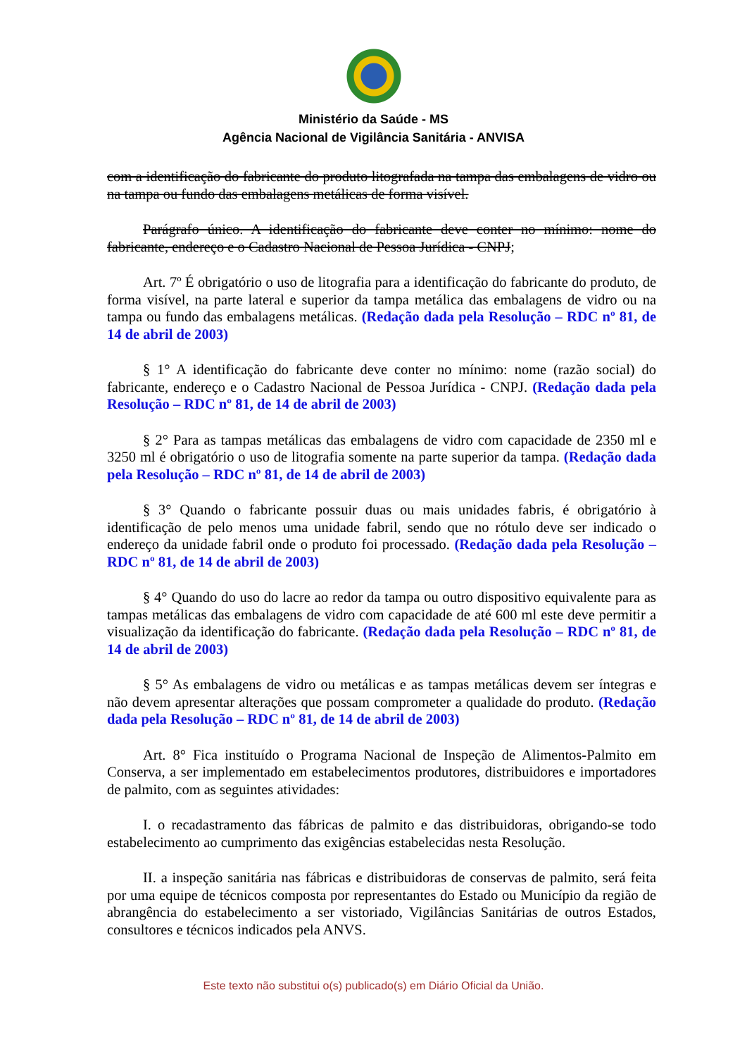Ministério da Saúde - MS
Agência Nacional de Vigilância Sanitária - ANVISA
com a identificação do fabricante do produto litografada na tampa das embalagens de vidro ou na tampa ou fundo das embalagens metálicas de forma visível.
Parágrafo único. A identificação do fabricante deve conter no mínimo: nome do fabricante, endereço e o Cadastro Nacional de Pessoa Jurídica - CNPJ;
Art. 7º É obrigatório o uso de litografia para a identificação do fabricante do produto, de forma visível, na parte lateral e superior da tampa metálica das embalagens de vidro ou na tampa ou fundo das embalagens metálicas. (Redação dada pela Resolução – RDC nº 81, de 14 de abril de 2003)
§ 1° A identificação do fabricante deve conter no mínimo: nome (razão social) do fabricante, endereço e o Cadastro Nacional de Pessoa Jurídica - CNPJ. (Redação dada pela Resolução – RDC nº 81, de 14 de abril de 2003)
§ 2° Para as tampas metálicas das embalagens de vidro com capacidade de 2350 ml e 3250 ml é obrigatório o uso de litografia somente na parte superior da tampa. (Redação dada pela Resolução – RDC nº 81, de 14 de abril de 2003)
§ 3° Quando o fabricante possuir duas ou mais unidades fabris, é obrigatório à identificação de pelo menos uma unidade fabril, sendo que no rótulo deve ser indicado o endereço da unidade fabril onde o produto foi processado. (Redação dada pela Resolução – RDC nº 81, de 14 de abril de 2003)
§ 4° Quando do uso do lacre ao redor da tampa ou outro dispositivo equivalente para as tampas metálicas das embalagens de vidro com capacidade de até 600 ml este deve permitir a visualização da identificação do fabricante. (Redação dada pela Resolução – RDC nº 81, de 14 de abril de 2003)
§ 5° As embalagens de vidro ou metálicas e as tampas metálicas devem ser íntegras e não devem apresentar alterações que possam comprometer a qualidade do produto. (Redação dada pela Resolução – RDC nº 81, de 14 de abril de 2003)
Art. 8° Fica instituído o Programa Nacional de Inspeção de Alimentos-Palmito em Conserva, a ser implementado em estabelecimentos produtores, distribuidores e importadores de palmito, com as seguintes atividades:
I. o recadastramento das fábricas de palmito e das distribuidoras, obrigando-se todo estabelecimento ao cumprimento das exigências estabelecidas nesta Resolução.
II. a inspeção sanitária nas fábricas e distribuidoras de conservas de palmito, será feita por uma equipe de técnicos composta por representantes do Estado ou Município da região de abrangência do estabelecimento a ser vistoriado, Vigilâncias Sanitárias de outros Estados, consultores e técnicos indicados pela ANVS.
Este texto não substitui o(s) publicado(s) em Diário Oficial da União.